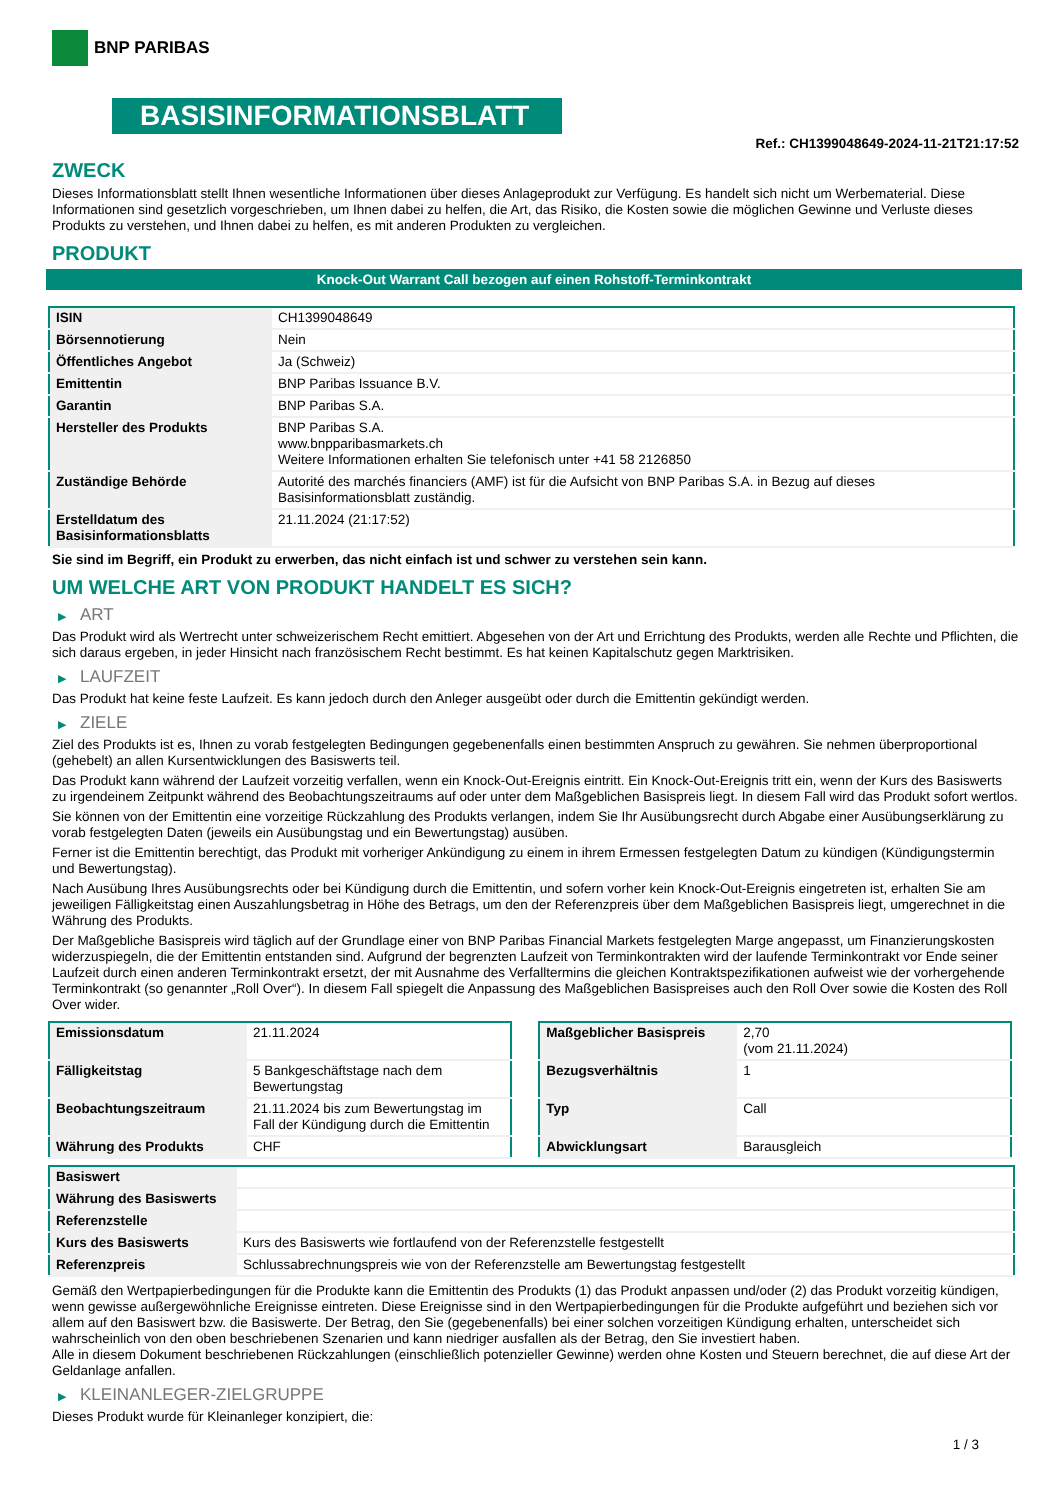BNP PARIBAS
BASISINFORMATIONSBLATT
Ref.: CH1399048649-2024-11-21T21:17:52
ZWECK
Dieses Informationsblatt stellt Ihnen wesentliche Informationen über dieses Anlageprodukt zur Verfügung. Es handelt sich nicht um Werbematerial. Diese Informationen sind gesetzlich vorgeschrieben, um Ihnen dabei zu helfen, die Art, das Risiko, die Kosten sowie die möglichen Gewinne und Verluste dieses Produkts zu verstehen, und Ihnen dabei zu helfen, es mit anderen Produkten zu vergleichen.
PRODUKT
Knock-Out Warrant Call bezogen auf einen Rohstoff-Terminkontrakt
| ISIN | CH1399048649 |
| Börsennotierung | Nein |
| Öffentliches Angebot | Ja (Schweiz) |
| Emittentin | BNP Paribas Issuance B.V. |
| Garantin | BNP Paribas S.A. |
| Hersteller des Produkts | BNP Paribas S.A. www.bnpparibasmarkets.ch Weitere Informationen erhalten Sie telefonisch unter +41 58 2126850 |
| Zuständige Behörde | Autorité des marchés financiers (AMF) ist für die Aufsicht von BNP Paribas S.A. in Bezug auf dieses Basisinformationsblatt zuständig. |
| Erstelldatum des Basisinformationsblatts | 21.11.2024 (21:17:52) |
Sie sind im Begriff, ein Produkt zu erwerben, das nicht einfach ist und schwer zu verstehen sein kann.
UM WELCHE ART VON PRODUKT HANDELT ES SICH?
▶ ART
Das Produkt wird als Wertrecht unter schweizerischem Recht emittiert. Abgesehen von der Art und Errichtung des Produkts, werden alle Rechte und Pflichten, die sich daraus ergeben, in jeder Hinsicht nach französischem Recht bestimmt. Es hat keinen Kapitalschutz gegen Marktrisiken.
▶ LAUFZEIT
Das Produkt hat keine feste Laufzeit. Es kann jedoch durch den Anleger ausgeübt oder durch die Emittentin gekündigt werden.
▶ ZIELE
Ziel des Produkts ist es, Ihnen zu vorab festgelegten Bedingungen gegebenenfalls einen bestimmten Anspruch zu gewähren. Sie nehmen überproportional (gehebelt) an allen Kursentwicklungen des Basiswerts teil.
Das Produkt kann während der Laufzeit vorzeitig verfallen, wenn ein Knock-Out-Ereignis eintritt. Ein Knock-Out-Ereignis tritt ein, wenn der Kurs des Basiswerts zu irgendeinem Zeitpunkt während des Beobachtungszeitraums auf oder unter dem Maßgeblichen Basispreis liegt. In diesem Fall wird das Produkt sofort wertlos.
Sie können von der Emittentin eine vorzeitige Rückzahlung des Produkts verlangen, indem Sie Ihr Ausübungsrecht durch Abgabe einer Ausübungserklärung zu vorab festgelegten Daten (jeweils ein Ausübungstag und ein Bewertungstag) ausüben.
Ferner ist die Emittentin berechtigt, das Produkt mit vorheriger Ankündigung zu einem in ihrem Ermessen festgelegten Datum zu kündigen (Kündigungstermin und Bewertungstag).
Nach Ausübung Ihres Ausübungsrechts oder bei Kündigung durch die Emittentin, und sofern vorher kein Knock-Out-Ereignis eingetreten ist, erhalten Sie am jeweiligen Fälligkeitstag einen Auszahlungsbetrag in Höhe des Betrags, um den der Referenzpreis über dem Maßgeblichen Basispreis liegt, umgerechnet in die Währung des Produkts.
Der Maßgebliche Basispreis wird täglich auf der Grundlage einer von BNP Paribas Financial Markets festgelegten Marge angepasst, um Finanzierungskosten widerzuspiegeln, die der Emittentin entstanden sind. Aufgrund der begrenzten Laufzeit von Terminkontrakten wird der laufende Terminkontrakt vor Ende seiner Laufzeit durch einen anderen Terminkontrakt ersetzt, der mit Ausnahme des Verfalltermins die gleichen Kontraktspezifikationen aufweist wie der vorhergehende Terminkontrakt (so genannter „Roll Over“). In diesem Fall spiegelt die Anpassung des Maßgeblichen Basispreises auch den Roll Over sowie die Kosten des Roll Over wider.
| Emissionsdatum | 21.11.2024 |
| Fälligkeitstag | 5 Bankgeschäftstage nach dem Bewertungstag |
| Beobachtungszeitraum | 21.11.2024 bis zum Bewertungstag im Fall der Kündigung durch die Emittentin |
| Währung des Produkts | CHF |
| Maßgeblicher Basispreis | 2,70 (vom 21.11.2024) |
| Bezugsverhältnis | 1 |
| Typ | Call |
| Abwicklungsart | Barausgleich |
| Basiswert | |
| Währung des Basiswerts | |
| Referenzstelle | |
| Kurs des Basiswerts | Kurs des Basiswerts wie fortlaufend von der Referenzstelle festgestellt |
| Referenzpreis | Schlussabrechnungspreis wie von der Referenzstelle am Bewertungstag festgestellt |
Gemäß den Wertpapierbedingungen für die Produkte kann die Emittentin des Produkts (1) das Produkt anpassen und/oder (2) das Produkt vorzeitig kündigen, wenn gewisse außergewöhnliche Ereignisse eintreten. Diese Ereignisse sind in den Wertpapierbedingungen für die Produkte aufgeführt und beziehen sich vor allem auf den Basiswert bzw. die Basiswerte. Der Betrag, den Sie (gegebenenfalls) bei einer solchen vorzeitigen Kündigung erhalten, unterscheidet sich wahrscheinlich von den oben beschriebenen Szenarien und kann niedriger ausfallen als der Betrag, den Sie investiert haben.
Alle in diesem Dokument beschriebenen Rückzahlungen (einschließlich potenzieller Gewinne) werden ohne Kosten und Steuern berechnet, die auf diese Art der Geldanlage anfallen.
▶ KLEINANLEGER-ZIELGRUPPE
Dieses Produkt wurde für Kleinanleger konzipiert, die:
1 / 3